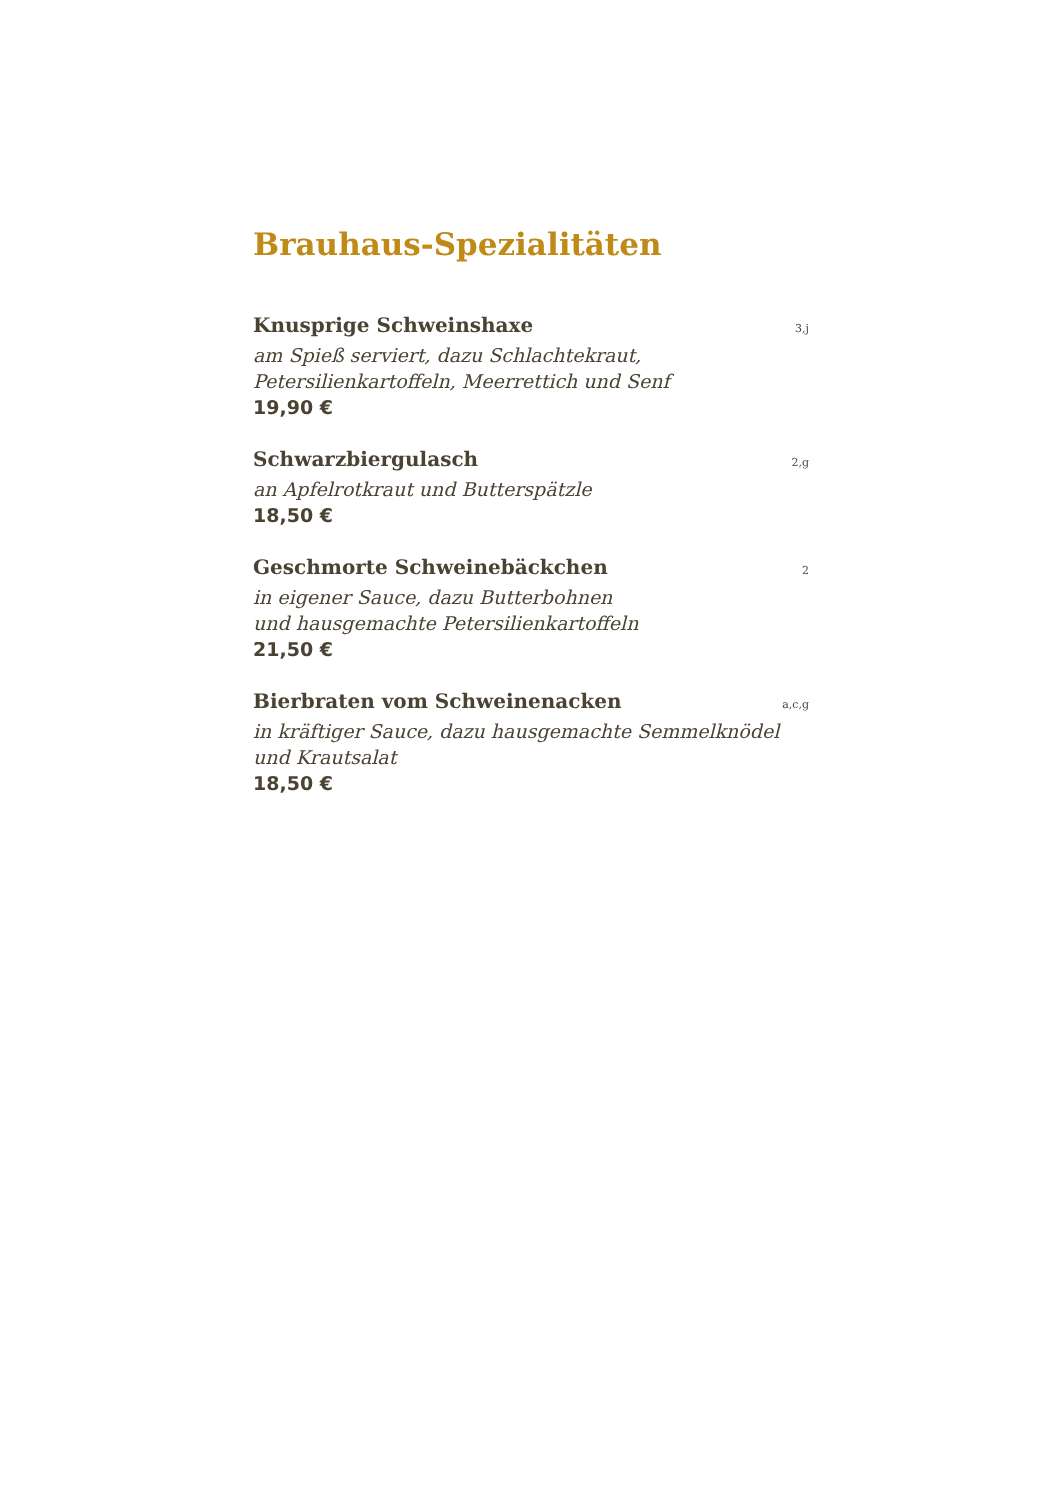Brauhaus-Spezialitäten
Knusprige Schweinshaxe 3,j
am Spieß serviert, dazu Schlachtekraut,
Petersilienkartoffeln, Meerrettich und Senf
19,90 €
Schwarzbiergulasch 2,g
an Apfelrotkraut und Butterspätzle
18,50 €
Geschmorte Schweinebäckchen 2
in eigener Sauce, dazu Butterbohnen
und hausgemachte Petersilienkartoffeln
21,50 €
Bierbraten vom Schweinenacken a,c,g
in kräftiger Sauce, dazu hausgemachte Semmelknödel
und Krautsalat
18,50 €